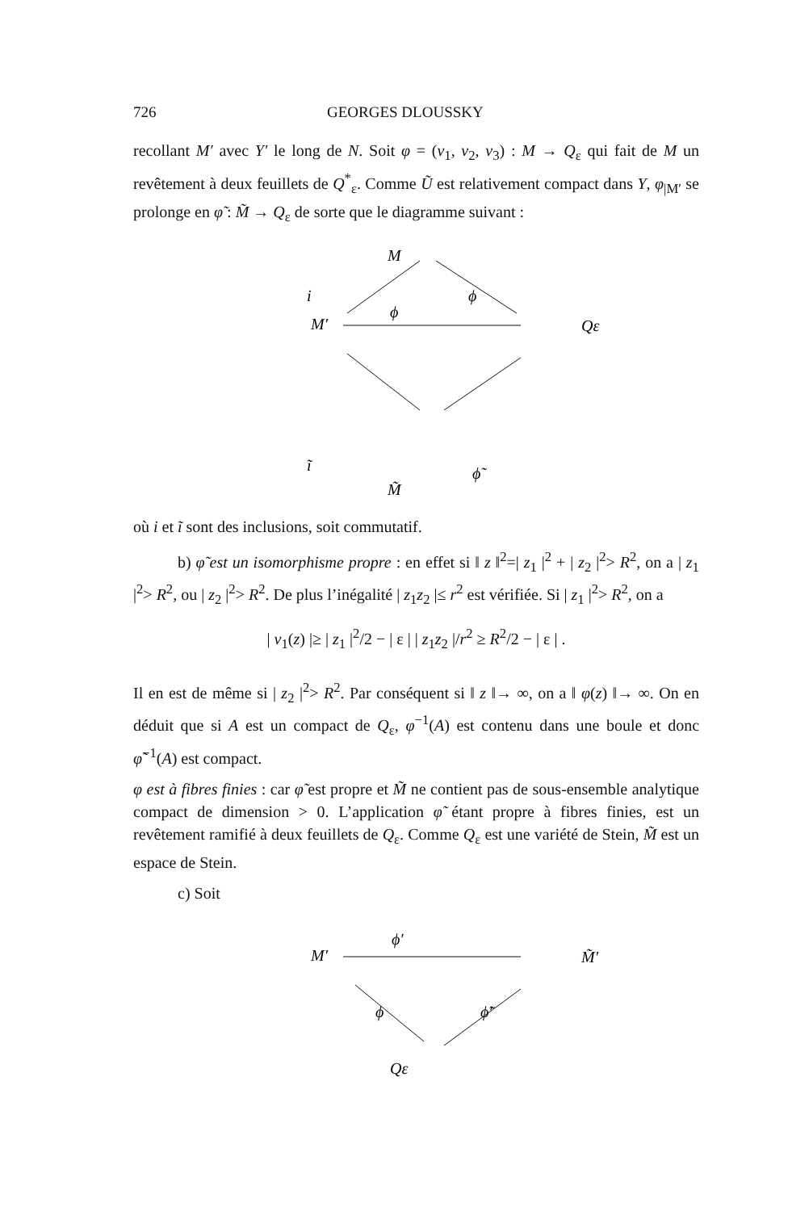726 GEORGES DLOUSSKY
recollant M′ avec Y′ le long de N. Soit φ = (v<sub>1</sub>, v<sub>2</sub>, v<sub>3</sub>) : M → Q<sub>ε</sub> qui fait de M un revêtement à deux feuillets de Q<sup>*</sup><sub>ε</sub>. Comme Ũ est relativement compact dans Y, φ<sub>|M′</sub> se prolonge en φ̃ : M̃ → Q<sub>ε</sub> de sorte que le diagramme suivant :
M
M′
Qε
M̃
i
ϕ
ϕ
ĩ
ϕ̃
où i et ĩ sont des inclusions, soit commutatif.
b) φ̃ est un isomorphisme propre : en effet si ‖ z ‖<sup>2</sup>=| z<sub>1</sub> |<sup>2</sup> + | z<sub>2</sub> |<sup>2</sup>> R<sup>2</sup>, on a | z<sub>1</sub> |<sup>2</sup>> R<sup>2</sup>, ou | z<sub>2</sub> |<sup>2</sup>> R<sup>2</sup>. De plus l’inégalité | z<sub>1</sub>z<sub>2</sub> |≤ r<sup>2</sup> est vérifiée. Si | z<sub>1</sub> |<sup>2</sup>> R<sup>2</sup>, on a
| v<sub>1</sub>(z) |≥ | z<sub>1</sub> |<sup>2</sup>/2 − | ε | | z<sub>1</sub>z<sub>2</sub> |/r<sup>2</sup> ≥ R<sup>2</sup>/2 − | ε | .
Il en est de même si | z<sub>2</sub> |<sup>2</sup>> R<sup>2</sup>. Par conséquent si ‖ z ‖→ ∞, on a ‖ φ(z) ‖→ ∞. On en déduit que si A est un compact de Q<sub>ε</sub>, φ<sup>−1</sup>(A) est contenu dans une boule et donc φ̃<sup>−1</sup>(A) est compact.
φ est à fibres finies : car φ̃ est propre et M̃ ne contient pas de sous-ensemble analytique compact de dimension > 0. L’application φ̃ étant propre à fibres finies, est un revêtement ramifié à deux feuillets de Q<sub>ε</sub>. Comme Q<sub>ε</sub> est une variété de Stein, M̃ est un espace de Stein.
c) Soit
ϕ′
M′
M̃′
ϕ
ϕ̃′
Qε